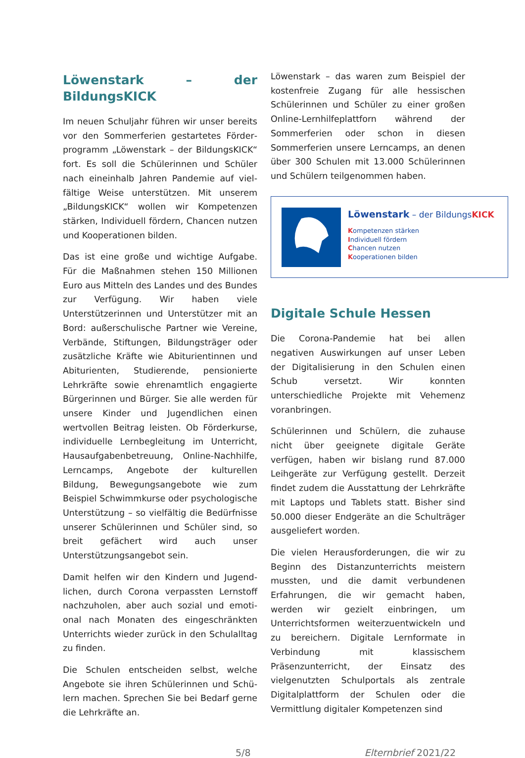Löwenstark – der BildungsKICK
Im neuen Schuljahr führen wir unser bereits vor den Sommerferien gestartetes Förder­programm „Löwenstark – der BildungsKICK“ fort. Es soll die Schülerinnen und Schüler nach eineinhalb Jahren Pandemie auf viel­fältige Weise unterstützen. Mit unserem „BildungsKICK“ wollen wir Kompetenzen stärken, Individuell fördern, Chancen nut­zen und Kooperationen bilden.
Das ist eine große und wichtige Aufgabe. Für die Maßnahmen stehen 150 Millio­nen Euro aus Mitteln des Landes und des Bundes zur Verfügung. Wir haben viele Unterstützerinnen und Unterstützer mit an Bord: außerschulische Partner wie Vereine, Verbände, Stiftungen, Bildungsträger oder zusätzliche Kräfte wie Abiturientinnen und Abiturienten, Studierende, pensionierte Lehrkräfte sowie ehrenamtlich engagierte Bürgerinnen und Bürger. Sie alle werden für unsere Kinder und Jugendlichen einen wertvollen Beitrag leisten. Ob Förderkurse, individuelle Lernbegleitung im Unterricht, Hausaufgabenbetreuung, Online-Nachhil­fe, Lerncamps, Angebote der kulturellen Bildung, Bewegungsangebote wie zum Beispiel Schwimmkurse oder psychologi­sche Unterstützung – so vielfältig die Be­dürfnisse unserer Schülerinnen und Schü­ler sind, so breit gefächert wird auch unser Unterstützungsangebot sein.
Damit helfen wir den Kindern und Jugend­lichen, durch Corona verpassten Lernstoff nachzuholen, aber auch sozial und emoti­onal nach Monaten des eingeschränkten Unterrichts wieder zurück in den Schulall­tag zu finden.
Die Schulen entscheiden selbst, welche Angebote sie ihren Schülerinnen und Schü­lern machen. Sprechen Sie bei Bedarf ger­ne die Lehrkräfte an.
Löwenstark – das waren zum Beispiel der kostenfreie Zugang für alle hessischen Schülerinnen und Schüler zu einer großen Online-Lernhilfeplattforn während der Sommerferien oder schon in diesen Sommerferien unsere Lerncamps, an denen über 300 Schulen mit 13.000 Schülerinnen und Schülern teilgenommen haben.
Löwenstark – der BildungsKICK
Kompetenzen stärken
Individuell fördern
Chancen nutzen
Kooperationen bilden
Digitale Schule Hessen
Die Corona-Pandemie hat bei allen negativen Auswirkungen auf unser Leben der Digitalisierung in den Schulen einen Schub versetzt. Wir konnten unterschiedliche Projekte mit Vehemenz voranbringen.
Schülerinnen und Schülern, die zuhause nicht über geeignete digitale Geräte verfügen, haben wir bislang rund 87.000 Leihgeräte zur Verfügung gestellt. Derzeit findet zudem die Ausstattung der Lehrkräfte mit Laptops und Tablets statt. Bisher sind 50.000 dieser Endgeräte an die Schulträger ausgeliefert worden.
Die vielen Herausforderungen, die wir zu Beginn des Distanzunterrichts meistern mussten, und die damit verbundenen Erfahrungen, die wir gemacht haben, werden wir gezielt einbringen, um Unterrichtsformen weiterzuentwickeln und zu bereichern. Digitale Lernformate in Verbindung mit klassischem Präsenzunterricht, der Einsatz des vielgenutzten Schulportals als zentrale Digitalplattform der Schulen oder die Vermittlung digitaler Kompetenzen sind
5/8 Elternbrief 2021/22